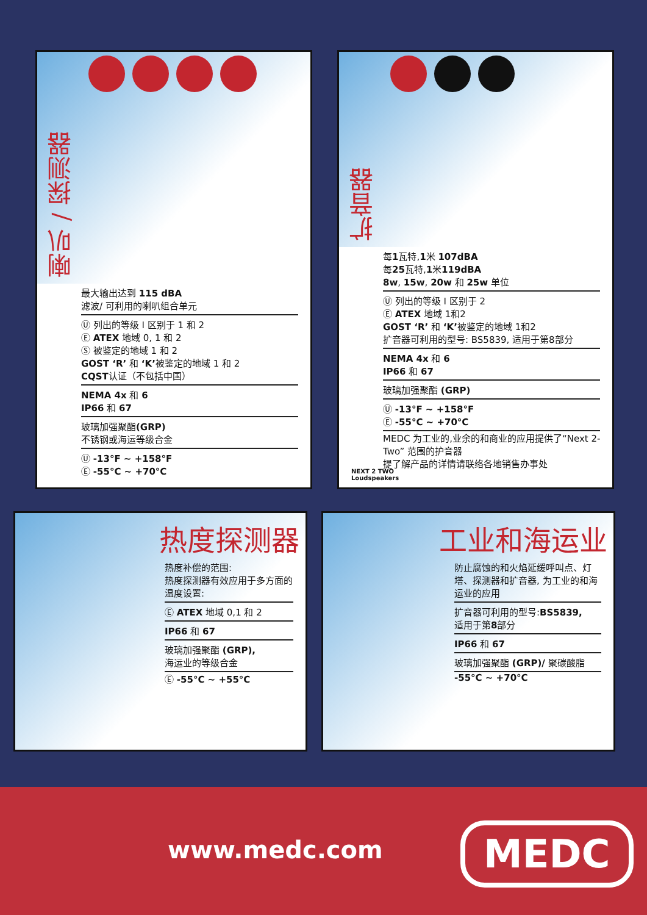喇叭 / 探测器
最大输出达到 115 dBA
滤波/ 可利用的喇叭组合单元
Ⓤ 列出的等级 I 区别于 1 和 2
Ⓔ ATEX 地域 0, 1 和 2
Ⓢ 被鉴定的地域 1 和 2
GOST ‘R’ 和 ‘K’被鉴定的地域 1 和 2
CQST认证（不包括中国）
NEMA 4x 和 6
IP66 和 67
玻璃加强聚酯(GRP)
不锈钢或海运等级合金
Ⓤ -13°F ~ +158°F
Ⓔ -55°C ~ +70°C
扩音器
每1瓦特,1米 107dBA
每25瓦特,1米119dBA
8w, 15w, 20w 和 25w 单位
Ⓤ 列出的等级 I 区别于 2
Ⓔ ATEX 地域 1和2
GOST ‘R’ 和 ‘K’被鉴定的地域 1和2
扩音器可利用的型号: BS5839, 适用于第8部分
NEMA 4x 和 6
IP66 和 67
玻璃加强聚酯 (GRP)
Ⓤ -13°F ~ +158°F
Ⓔ -55°C ~ +70°C
MEDC 为工业的,业余的和商业的应用提供了“Next 2-Two” 范围的护音器
提了解产品的详情请联络各地销售办事处
NEXT 2 TWO
Loudspeakers
热度探测器
热度补偿的范围:
热度探测器有效应用于多方面的温度设置:
Ⓔ ATEX 地域 0,1 和 2
IP66 和 67
玻璃加强聚酯 (GRP),
海运业的等级合金
Ⓔ -55°C ~ +55°C
工业和海运业
防止腐蚀的和火焰延缓呼叫点、灯塔、探测器和扩音器, 为工业的和海运业的应用
扩音器可利用的型号:BS5839,
适用于第8部分
IP66 和 67
玻璃加强聚酯 (GRP)/ 聚碳酸脂
-55°C ~ +70°C
www.medc.com MEDC